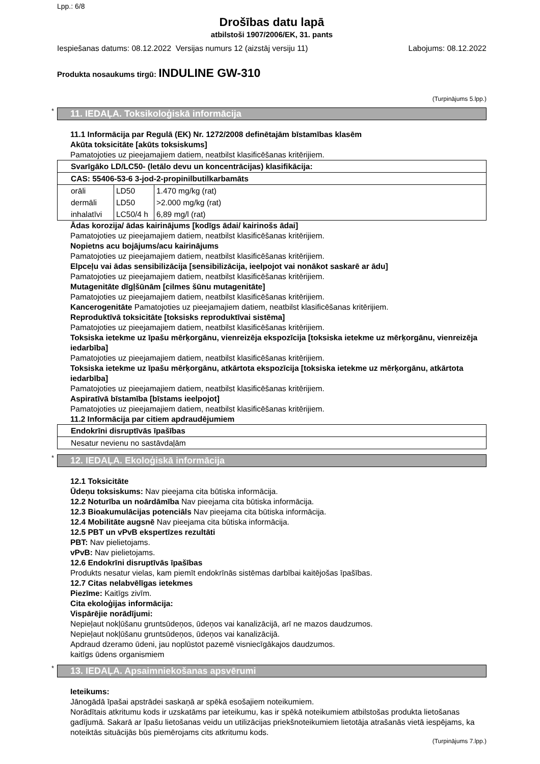Lpp.: 6/8
Drošības datu lapā
atbilstoši 1907/2006/EK, 31. pants
Iespiešanas datums: 08.12.2022 Versijas numurs 12 (aizstāj versiju 11) Labojums: 08.12.2022
Produkta nosaukums tirgū: INDULINE GW-310
(Turpinājums 5.lpp.)
* 11. IEDAĻA. Toksikoloģiskā informācija
11.1 Informācija par Regulā (EK) Nr. 1272/2008 definētajām bīstamības klasēm
Akūta toksicitāte [akūts toksiskums]
Pamatojoties uz pieejamajiem datiem, neatbilst klasificēšanas kritērijiem.
| Svarīgāko LD/LC50- (letālo devu un koncentrācijas) klasifikācija: | | |
| CAS: 55406-53-6 3-jod-2-propinilbutilkarbamāts | | |
| orāli | LD50 | 1.470 mg/kg (rat) |
| dermāli | LD50 | >2.000 mg/kg (rat) |
| inhalatīvi | LC50/4 h | 6,89 mg/l (rat) |
Ādas korozija/ ādas kairinājums [kodīgs ādai/ kairinošs ādai]
Pamatojoties uz pieejamajiem datiem, neatbilst klasificēšanas kritērijiem.
Nopietns acu bojājums/acu kairinājums
Pamatojoties uz pieejamajiem datiem, neatbilst klasificēšanas kritērijiem.
Elpceļu vai ādas sensibilizācija [sensibilizācija, ieelpojot vai nonākot saskarē ar ādu]
Pamatojoties uz pieejamajiem datiem, neatbilst klasificēšanas kritērijiem.
Mutagenitāte dīgļšūnām [cilmes šūnu mutagenitāte]
Pamatojoties uz pieejamajiem datiem, neatbilst klasificēšanas kritērijiem.
Kancerogenitāte Pamatojoties uz pieejamajiem datiem, neatbilst klasificēšanas kritērijiem.
Reproduktīvā toksicitāte [toksisks reproduktīvai sistēma]
Pamatojoties uz pieejamajiem datiem, neatbilst klasificēšanas kritērijiem.
Toksiska ietekme uz īpašu mērķorgānu, vienreizēja ekspozīcija [toksiska ietekme uz mērķorgānu, vienreizēja iedarbība]
Pamatojoties uz pieejamajiem datiem, neatbilst klasificēšanas kritērijiem.
Toksiska ietekme uz īpašu mērķorgānu, atkārtota ekspozīcija [toksiska ietekme uz mērķorgānu, atkārtota iedarbība]
Pamatojoties uz pieejamajiem datiem, neatbilst klasificēšanas kritērijiem.
Aspiratīvā bīstamība [bīstams ieelpojot]
Pamatojoties uz pieejamajiem datiem, neatbilst klasificēšanas kritērijiem.
11.2 Informācija par citiem apdraudējumiem
| Endokrīni disruptīvās īpašības |
| Nesatur nevienu no sastāvdaļām |
* 12. IEDAĻA. Ekoloģiskā informācija
12.1 Toksicitāte
Ūdeņu toksiskums: Nav pieejama cita būtiska informācija.
12.2 Noturība un noārdāmība Nav pieejama cita būtiska informācija.
12.3 Bioakumulācijas potenciāls Nav pieejama cita būtiska informācija.
12.4 Mobilitāte augsnē Nav pieejama cita būtiska informācija.
12.5 PBT un vPvB ekspertīzes rezultāti
PBT: Nav pielietojams.
vPvB: Nav pielietojams.
12.6 Endokrīni disruptīvās īpašības
Produkts nesatur vielas, kam piemīt endokrīnās sistēmas darbībai kaitējošas īpašības.
12.7 Citas nelabvēlīgas ietekmes
Piezīme: Kaitīgs zivīm.
Cita ekoloģijas informācija:
Vispārējie norādījumi:
Nepieļaut nokļūšanu gruntsūdeņos, ūdeņos vai kanalizācijā, arī ne mazos daudzumos.
Nepieļaut nokļūšanu gruntsūdeņos, ūdeņos vai kanalizācijā.
Apdraud dzeramo ūdeni, jau noplūstot pazemē visniecīgākajos daudzumos.
kaitīgs ūdens organismiem
* 13. IEDAĻA. Apsaimniekošanas apsvērumi
Ieteikums:
Jānogādā īpašai apstrādei saskaņā ar spēkā esošajiem noteikumiem.
Norādītais atkritumu kods ir uzskatāms par ieteikumu, kas ir spēkā noteikumiem atbilstošas produkta lietošanas gadījumā. Sakarā ar īpašu lietošanas veidu un utilizācijas priekšnoteikumiem lietotāja atrašanās vietā iespējams, ka noteiktās situācijās būs piemērojams cits atkritumu kods.
(Turpinājums 7.lpp.)